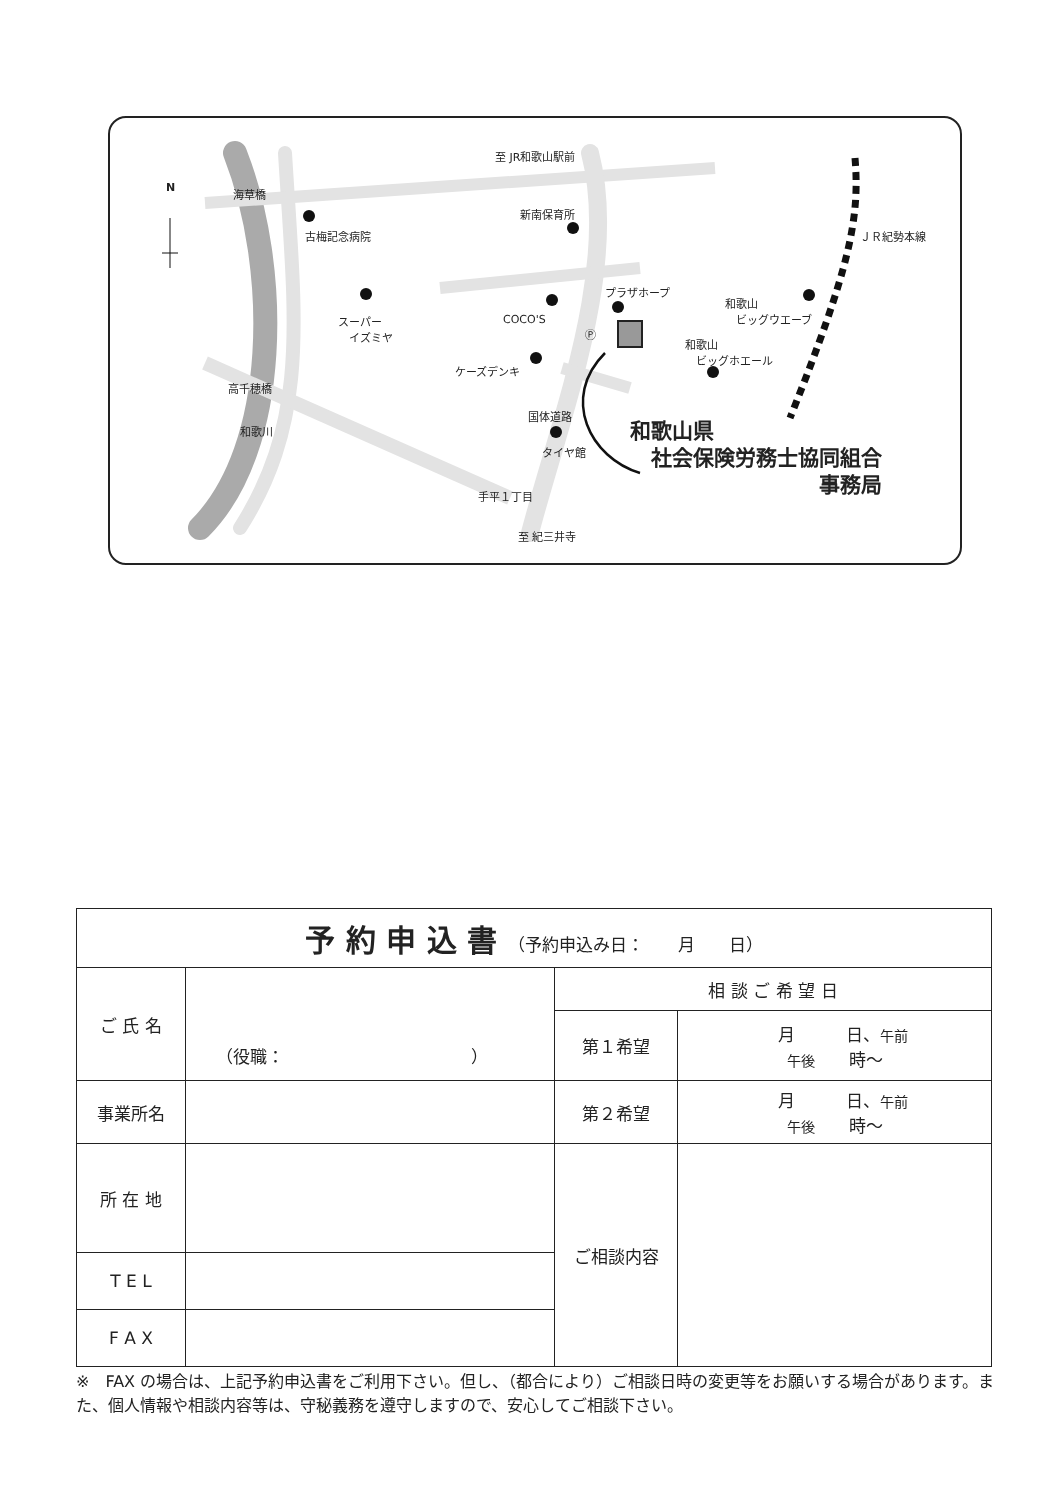N
至 JR和歌山駅前
海草橋
古梅記念病院
新南保育所
スーパー
　イズミヤ
COCO'S
プラザホープ
Ⓟ
和歌山
　ビッグウエーブ
和歌山
　ビッグホエール
ケーズデンキ
高千穂橋
国体道路
タイヤ館
和歌川
手平１丁目
至 紀三井寺
ＪＲ紀勢本線
和歌山県
　社会保険労務士協同組合
　　　　　　　　　事務局
| 予 約 申 込 書 （予約申込み日： 月 日） | | | |
| ご 氏 名 | （役職： ） | 相 談 ご 希 望 日 | |
| | | 第１希望 | 月 日、 午前 午後 時～ |
| 事業所名 | | 第２希望 | 月 日、 午前 午後 時～ |
| 所 在 地 | | ご相談内容 | |
| T E L | | | |
| F A X | | | |
※　FAX の場合は、上記予約申込書をご利用下さい。但し、（都合により）ご相談日時の変更等をお願いする場合があります。また、個人情報や相談内容等は、守秘義務を遵守しますので、安心してご相談下さい。